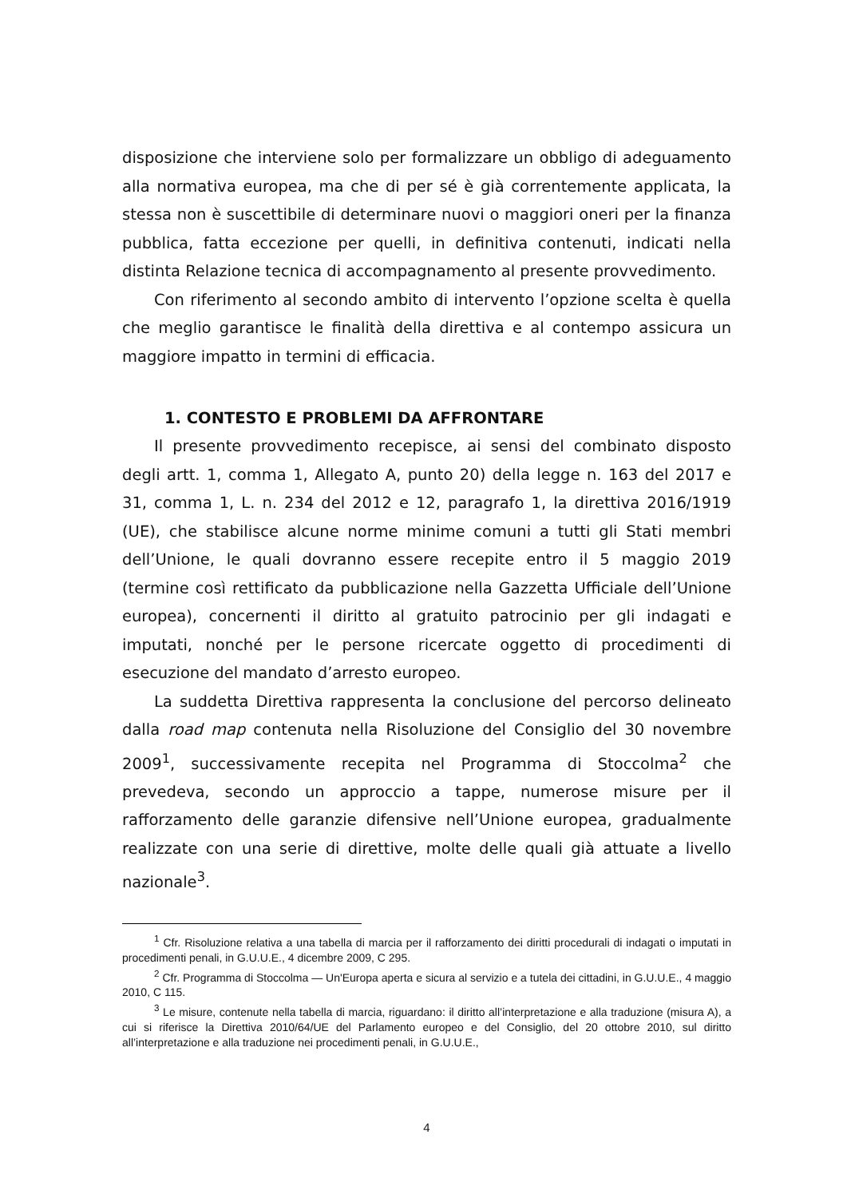disposizione che interviene solo per formalizzare un obbligo di adeguamento alla normativa europea, ma che di per sé è già correntemente applicata, la stessa non è suscettibile di determinare nuovi o maggiori oneri per la finanza pubblica, fatta eccezione per quelli, in definitiva contenuti, indicati nella distinta Relazione tecnica di accompagnamento al presente provvedimento.
Con riferimento al secondo ambito di intervento l’opzione scelta è quella che meglio garantisce le finalità della direttiva e al contempo assicura un maggiore impatto in termini di efficacia.
1. CONTESTO E PROBLEMI DA AFFRONTARE
Il presente provvedimento recepisce, ai sensi del combinato disposto degli artt. 1, comma 1, Allegato A, punto 20) della legge n. 163 del 2017 e 31, comma 1, L. n. 234 del 2012 e 12, paragrafo 1, la direttiva 2016/1919 (UE), che stabilisce alcune norme minime comuni a tutti gli Stati membri dell’Unione, le quali dovranno essere recepite entro il 5 maggio 2019 (termine così rettificato da pubblicazione nella Gazzetta Ufficiale dell’Unione europea), concernenti il diritto al gratuito patrocinio per gli indagati e imputati, nonché per le persone ricercate oggetto di procedimenti di esecuzione del mandato d’arresto europeo.
La suddetta Direttiva rappresenta la conclusione del percorso delineato dalla road map contenuta nella Risoluzione del Consiglio del 30 novembre 2009<sup>1</sup>, successivamente recepita nel Programma di Stoccolma<sup>2</sup> che prevedeva, secondo un approccio a tappe, numerose misure per il rafforzamento delle garanzie difensive nell’Unione europea, gradualmente realizzate con una serie di direttive, molte delle quali già attuate a livello nazionale<sup>3</sup>.
<sup>1</sup> Cfr. Risoluzione relativa a una tabella di marcia per il rafforzamento dei diritti procedurali di indagati o imputati in procedimenti penali, in G.U.U.E., 4 dicembre 2009, C 295.
<sup>2</sup> Cfr. Programma di Stoccolma — Un'Europa aperta e sicura al servizio e a tutela dei cittadini, in G.U.U.E., 4 maggio 2010, C 115.
<sup>3</sup> Le misure, contenute nella tabella di marcia, riguardano: il diritto all’interpretazione e alla traduzione (misura A), a cui si riferisce la Direttiva 2010/64/UE del Parlamento europeo e del Consiglio, del 20 ottobre 2010, sul diritto all’interpretazione e alla traduzione nei procedimenti penali, in G.U.U.E.,
4